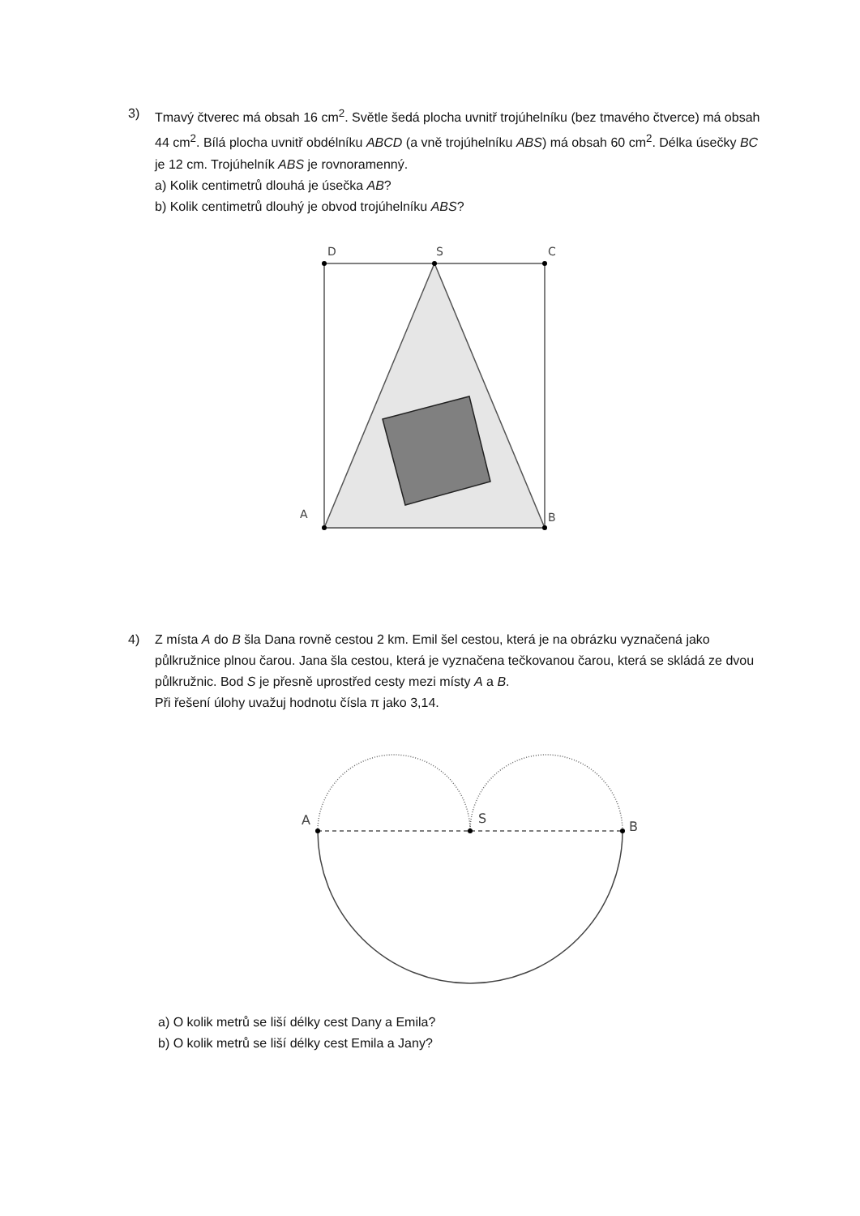3)
Tmavý čtverec má obsah 16 cm<sup>2</sup>. Světle šedá plocha uvnitř trojúhelníku (bez tmavého čtverce) má obsah 44 cm<sup>2</sup>. Bílá plocha uvnitř obdélníku ABCD (a vně trojúhelníku ABS) má obsah 60 cm<sup>2</sup>. Délka úsečky BC je 12 cm. Trojúhelník ABS je rovnoramenný.
a) Kolik centimetrů dlouhá je úsečka AB?
b) Kolik centimetrů dlouhý je obvod trojúhelníku ABS?
D
S
C
A
B
4)
Z místa A do B šla Dana rovně cestou 2 km. Emil šel cestou, která je na obrázku vyznačená jako půlkružnice plnou čarou. Jana šla cestou, která je vyznačena tečkovanou čarou, která se skládá ze dvou půlkružnic. Bod S je přesně uprostřed cesty mezi místy A a B.
Při řešení úlohy uvažuj hodnotu čísla π jako 3,14.
A
S
B
a) O kolik metrů se liší délky cest Dany a Emila?
b) O kolik metrů se liší délky cest Emila a Jany?